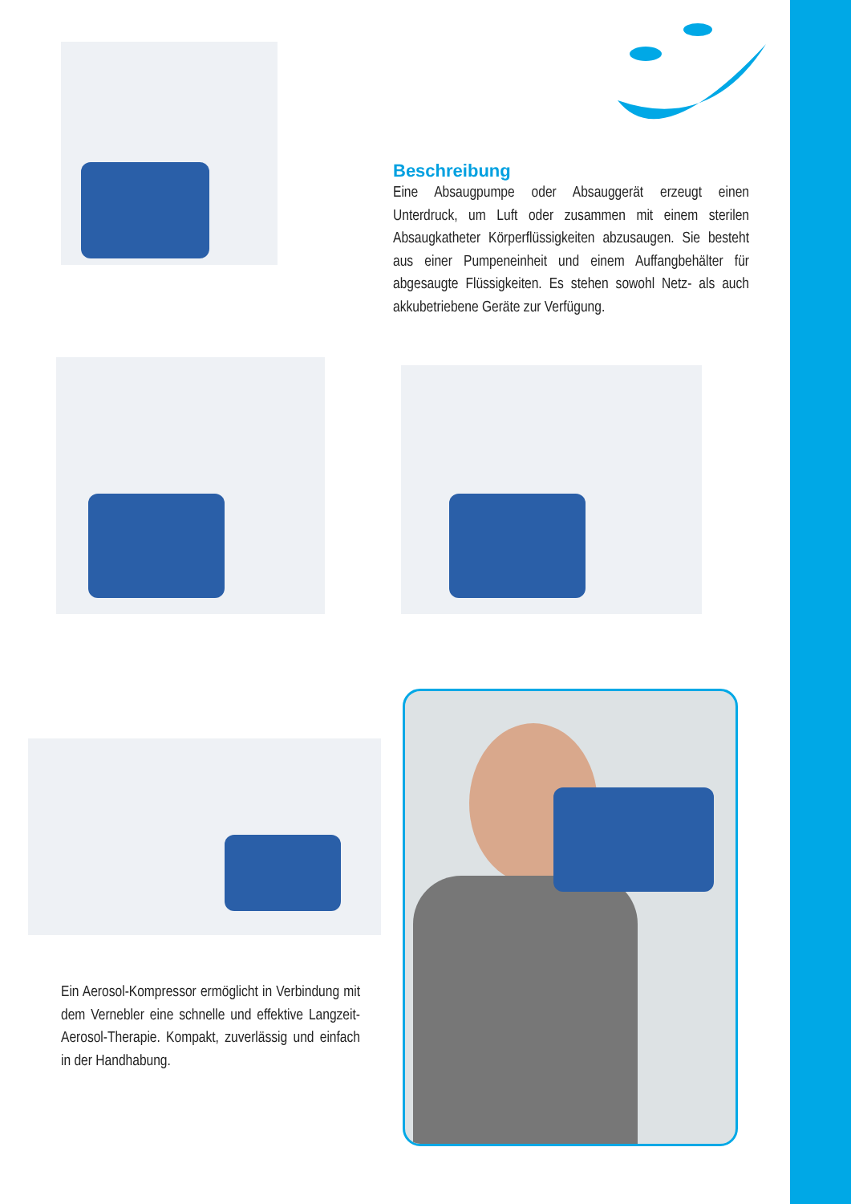Beschreibung
Eine Absaugpumpe oder Absauggerät erzeugt einen Unterdruck, um Luft oder zusammen mit einem sterilen Absaugkatheter Körperflüssigkeiten abzusaugen. Sie besteht aus einer Pumpeneinheit und einem Auffangbehälter für abgesaugte Flüssigkeiten. Es stehen sowohl Netz- als auch akkubetriebene Geräte zur Verfügung.
Ein Aerosol-Kompressor ermöglicht in Verbindung mit dem Vernebler eine schnelle und effektive Langzeit-Aerosol-Therapie. Kompakt, zuverlässig und einfach in der Handhabung.